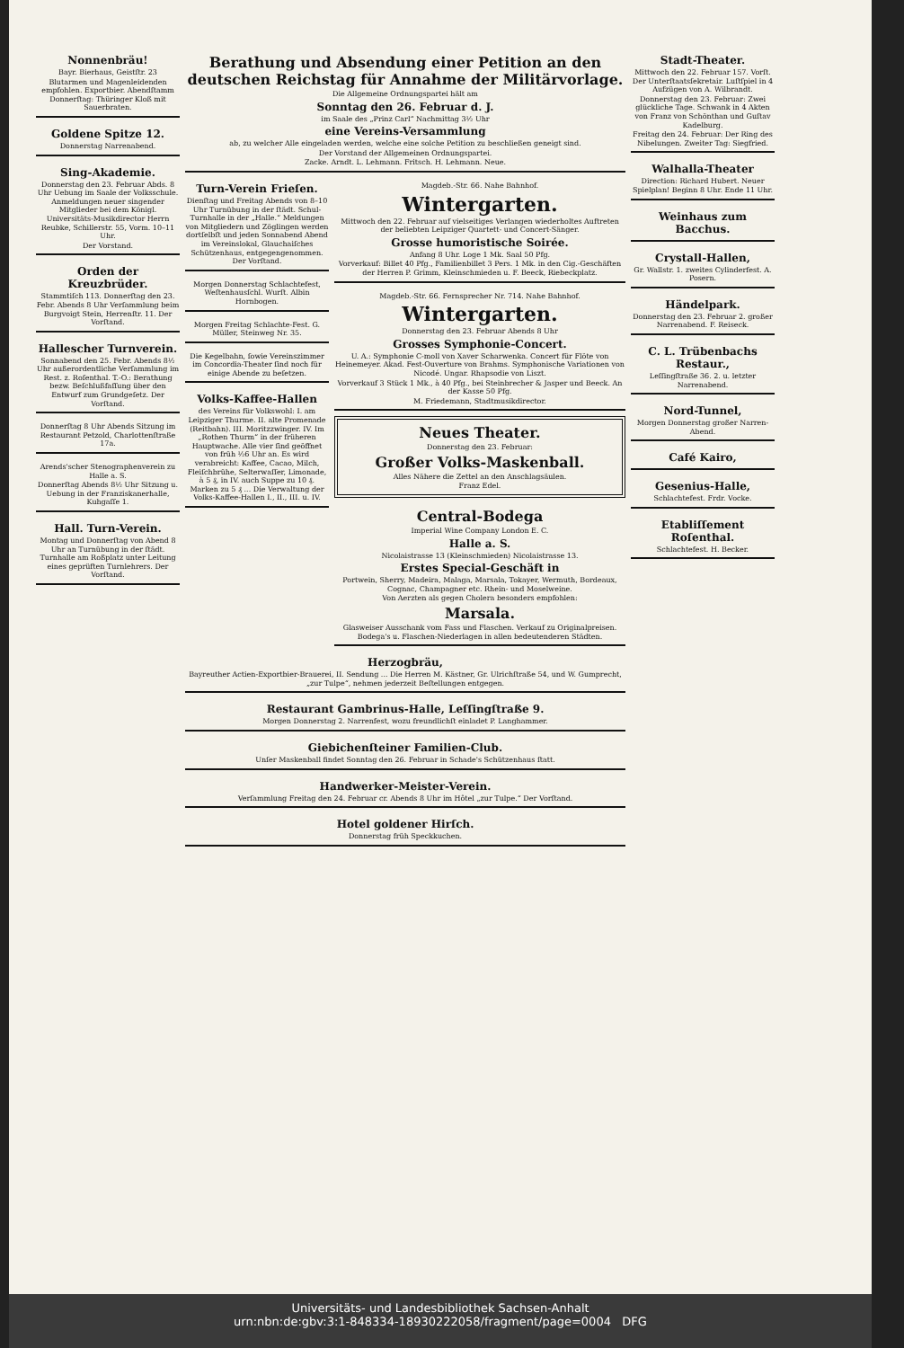Nonnenbräu!
Bayr. Bierhaus, Geistſtr. 23
Blutarmen und Magenleidenden empfohlen. Exportbier. Abendſtamm Donnerſtag: Thüringer Kloß mit Sauerbraten.
Goldene Spitze 12.
Donnerstag Narrenabend.
Sing-Akademie.
Donnerstag den 23. Februar Abds. 8 Uhr Uebung im Saale der Volksschule. Anmeldungen neuer singender Mitglieder bei dem Königl. Universitäts-Musikdirector Herrn Reubke, Schillerstr. 55, Vorm. 10–11 Uhr.
Der Vorstand.
Orden der Kreuzbrüder.
Stammtiſch 113. Donnerſtag den 23. Febr. Abends 8 Uhr Verſammlung beim Burgvoigt Stein, Herrenſtr. 11. Der Vorſtand.
Hallescher Turnverein.
Sonnabend den 25. Febr. Abends 8½ Uhr außerordentliche Verſammlung im Rest. z. Roſenthal. T.-O.: Berathung bezw. Beſchlußfaſſung über den Entwurf zum Grundgeſetz. Der Vorſtand.
Donnerſtag 8 Uhr Abends Sitzung im Restaurant Petzold, Charlottenſtraße 17a.
Arends'scher Stenographenverein zu Halle a. S.
Donnerſtag Abends 8½ Uhr Sitzung u. Uebung in der Franziskanerhalle, Kuhgaſſe 1.
Hall. Turn-Verein.
Montag und Donnerſtag von Abend 8 Uhr an Turnübung in der ſtädt. Turnhalle am Roßplatz unter Leitung eines geprüften Turnlehrers. Der Vorſtand.
Berathung und Absendung einer Petition an den deutschen Reichstag für Annahme der Militärvorlage.
Die Allgemeine Ordnungspartei hält am
Sonntag den 26. Februar d. J.
im Saale des „Prinz Carl“ Nachmittag 3½ Uhr
eine Vereins-Versammlung
ab, zu welcher Alle eingeladen werden, welche eine solche Petition zu beschließen geneigt sind.
Der Vorstand der Allgemeinen Ordnungspartei.
Zacke. Arndt. L. Lehmann. Fritsch. H. Lehmann. Neue.
Turn-Verein Frieſen.
Dienſtag und Freitag Abends von 8–10 Uhr Turnübung in der ſtädt. Schul-Turnhalle in der „Halle.“ Meldungen von Mitgliedern und Zöglingen werden dortſelbſt und jeden Sonnabend Abend im Vereinslokal, Glauchaiſches Schützenhaus, entgegengenommen. Der Vorſtand.
Morgen Donnerstag Schlachtefest, Weſtenhausſchl. Wurſt. Albin Hornbogen.
Morgen Freitag Schlachte-Fest. G. Müller, Steinweg Nr. 35.
Die Kegelbahn, ſowie Vereinszimmer im Concordia-Theater ſind noch für einige Abende zu beſetzen.
Volks-Kaffee-Hallen
des Vereins für Volkswohl: I. am Leipziger Thurme. II. alte Promenade (Reitbahn). III. Moritzzwinger. IV. Im „Rothen Thurm“ in der früheren Hauptwache. Alle vier ſind geöffnet von früh ½6 Uhr an. Es wird verabreicht: Kaffee, Cacao, Milch, Fleiſchbrühe, Selterwaſſer, Limonade, à 5 ₰, in IV. auch Suppe zu 10 ₰. Marken zu 5 ₰ ... Die Verwaltung der Volks-Kaffee-Hallen I., II., III. u. IV.
Magdeb.-Str. 66. Nahe Bahnhof.
Wintergarten.
Mittwoch den 22. Februar auf vielseitiges Verlangen wiederholtes Auftreten der beliebten Leipziger Quartett- und Concert-Sänger.
Grosse humoristische Soirée.
Anfang 8 Uhr. Loge 1 Mk. Saal 50 Pfg.
Vorverkauf: Billet 40 Pfg., Familienbillet 3 Pers. 1 Mk. in den Cig.-Geschäften der Herren P. Grimm, Kleinschmieden u. F. Beeck, Riebeckplatz.
Magdeb.-Str. 66. Fernsprecher Nr. 714. Nahe Bahnhof.
Wintergarten.
Donnerstag den 23. Februar Abends 8 Uhr
Grosses Symphonie-Concert.
U. A.: Symphonie C-moll von Xaver Scharwenka. Concert für Flöte von Heinemeyer. Akad. Fest-Ouverture von Brahms. Symphonische Variationen von Nicodé. Ungar. Rhapsodie von Liszt.
Vorverkauf 3 Stück 1 Mk., à 40 Pfg., bei Steinbrecher & Jasper und Beeck. An der Kasse 50 Pfg.
M. Friedemann, Stadtmusikdirector.
Neues Theater.
Donnerstag den 23. Februar:
Großer Volks-Maskenball.
Alles Nähere die Zettel an den Anschlagsäulen.
Franz Edel.
Central-Bodega
Imperial Wine Company London E. C.
Halle a. S.
Nicolaistrasse 13 (Kleinschmieden) Nicolaistrasse 13.
Erstes Special-Geschäft in
Portwein, Sherry, Madeira, Malaga, Marsala, Tokayer, Wermuth, Bordeaux, Cognac, Champagner etc. Rhein- und Moselweine.
Von Aerzten als gegen Cholera besonders empfohlen:
Marsala.
Glasweiser Ausschank vom Fass und Flaschen. Verkauf zu Originalpreisen. Bodega's u. Flaschen-Niederlagen in allen bedeutenderen Städten.
Herzogbräu,
Bayreuther Actien-Exportbier-Brauerei, II. Sendung ... Die Herren M. Kästner, Gr. Ulrichſtraße 54, und W. Gumprecht, „zur Tulpe“, nehmen jederzeit Beſtellungen entgegen.
Restaurant Gambrinus-Halle, Leſſingſtraße 9.
Morgen Donnerstag 2. Narrenfest, wozu freundlichſt einladet P. Langhammer.
Giebichenſteiner Familien-Club.
Unſer Maskenball findet Sonntag den 26. Februar in Schade's Schützenhaus ſtatt.
Handwerker-Meister-Verein.
Verſammlung Freitag den 24. Februar cr. Abends 8 Uhr im Hôtel „zur Tulpe.“ Der Vorſtand.
Hotel goldener Hirſch.
Donnerstag früh Speckkuchen.
Stadt-Theater.
Mittwoch den 22. Februar 157. Vorſt. Der Unterſtaatsſekretair. Luſtſpiel in 4 Aufzügen von A. Wilbrandt.
Donnerstag den 23. Februar: Zwei glückliche Tage. Schwank in 4 Akten von Franz von Schönthan und Guſtav Kadelburg.
Freitag den 24. Februar: Der Ring des Nibelungen. Zweiter Tag: Siegfried.
Walhalla-Theater
Direction: Richard Hubert. Neuer Spielplan! Beginn 8 Uhr. Ende 11 Uhr.
Weinhaus zum Bacchus.
Crystall-Hallen,
Gr. Wallstr. 1. zweites Cylinderfest. A. Posern.
Händelpark.
Donnerstag den 23. Februar 2. großer Narrenabend. F. Reiseck.
C. L. Trübenbachs Restaur.,
Leſſingſtraße 36. 2. u. letzter Narrenabend.
Nord-Tunnel,
Morgen Donnerstag großer Narren-Abend.
Café Kairo,
Gesenius-Halle,
Schlachtefest. Frdr. Vocke.
Etabliſſement Roſenthal.
Schlachtefest. H. Becker.
Universitäts- und Landesbibliothek Sachsen-Anhalt
urn:nbn:de:gbv:3:1-848334-18930222058/fragment/page=0004 DFG